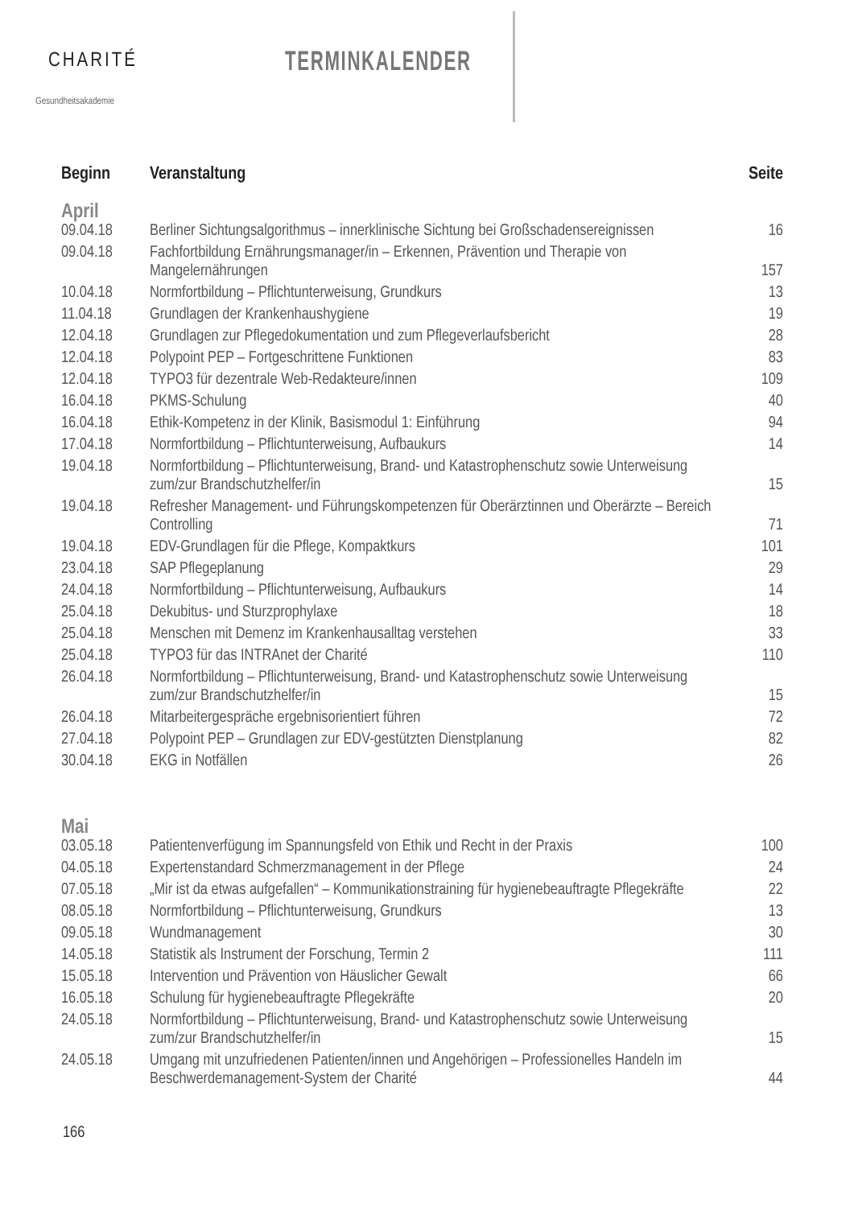CHARITÉ
Gesundheitsakademie
TERMINKALENDER
| Beginn | Veranstaltung | Seite |
| --- | --- | --- |
| April | | |
| 09.04.18 | Berliner Sichtungsalgorithmus – innerklinische Sichtung bei Großschadensereignissen | 16 |
| 09.04.18 | Fachfortbildung Ernährungsmanager/in – Erkennen, Prävention und Therapie von Mangelernährungen | 157 |
| 10.04.18 | Normfortbildung – Pflichtunterweisung, Grundkurs | 13 |
| 11.04.18 | Grundlagen der Krankenhaushygiene | 19 |
| 12.04.18 | Grundlagen zur Pflegedokumentation und zum Pflegeverlaufsbericht | 28 |
| 12.04.18 | Polypoint PEP – Fortgeschrittene Funktionen | 83 |
| 12.04.18 | TYPO3 für dezentrale Web-Redakteure/innen | 109 |
| 16.04.18 | PKMS-Schulung | 40 |
| 16.04.18 | Ethik-Kompetenz in der Klinik, Basismodul 1: Einführung | 94 |
| 17.04.18 | Normfortbildung – Pflichtunterweisung, Aufbaukurs | 14 |
| 19.04.18 | Normfortbildung – Pflichtunterweisung, Brand- und Katastrophenschutz sowie Unterweisung zum/zur Brandschutzhelfer/in | 15 |
| 19.04.18 | Refresher Management- und Führungskompetenzen für Oberärztinnen und Oberärzte – Bereich Controlling | 71 |
| 19.04.18 | EDV-Grundlagen für die Pflege, Kompaktkurs | 101 |
| 23.04.18 | SAP Pflegeplanung | 29 |
| 24.04.18 | Normfortbildung – Pflichtunterweisung, Aufbaukurs | 14 |
| 25.04.18 | Dekubitus- und Sturzprophylaxe | 18 |
| 25.04.18 | Menschen mit Demenz im Krankenhausalltag verstehen | 33 |
| 25.04.18 | TYPO3 für das INTRAnet der Charité | 110 |
| 26.04.18 | Normfortbildung – Pflichtunterweisung, Brand- und Katastrophenschutz sowie Unterweisung zum/zur Brandschutzhelfer/in | 15 |
| 26.04.18 | Mitarbeitergespräche ergebnisorientiert führen | 72 |
| 27.04.18 | Polypoint PEP – Grundlagen zur EDV-gestützten Dienstplanung | 82 |
| 30.04.18 | EKG in Notfällen | 26 |
| Mai | | |
| 03.05.18 | Patientenverfügung im Spannungsfeld von Ethik und Recht in der Praxis | 100 |
| 04.05.18 | Expertenstandard Schmerzmanagement in der Pflege | 24 |
| 07.05.18 | „Mir ist da etwas aufgefallen“ – Kommunikationstraining für hygienebeauftragte Pflegekräfte | 22 |
| 08.05.18 | Normfortbildung – Pflichtunterweisung, Grundkurs | 13 |
| 09.05.18 | Wundmanagement | 30 |
| 14.05.18 | Statistik als Instrument der Forschung, Termin 2 | 111 |
| 15.05.18 | Intervention und Prävention von Häuslicher Gewalt | 66 |
| 16.05.18 | Schulung für hygienebeauftragte Pflegekräfte | 20 |
| 24.05.18 | Normfortbildung – Pflichtunterweisung, Brand- und Katastrophenschutz sowie Unterweisung zum/zur Brandschutzhelfer/in | 15 |
| 24.05.18 | Umgang mit unzufriedenen Patienten/innen und Angehörigen – Professionelles Handeln im Beschwerdemanagement-System der Charité | 44 |
166